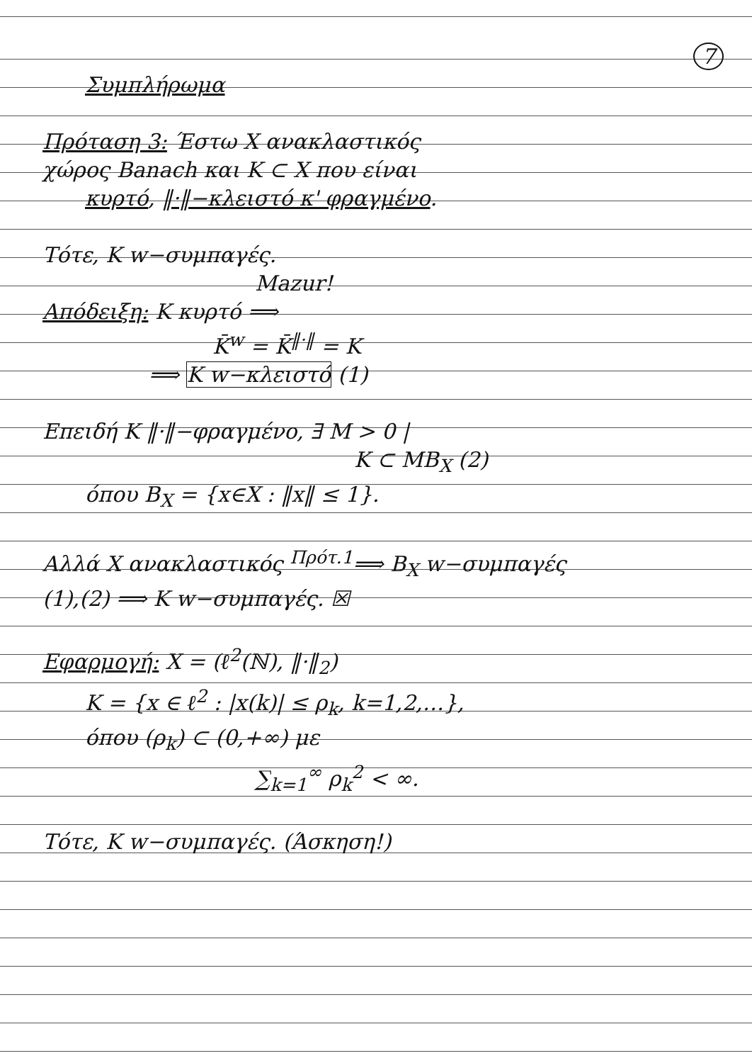7
Συμπλήρωμα
Πρόταση 3: Έστω X ανακλαστικός
χώρος Banach και K ⊂ X που είναι
κυρτό, ‖·‖−κλειστό κ' φραγμένο.
Τότε, K w−συμπαγές.
Mazur!
Απόδειξη: K κυρτό ⟹
K̄<sup>w</sup> = K̄<sup>‖·‖</sup> = K
⟹ K w−κλειστό (1)
Επειδή K ‖·‖−φραγμένο, ∃ M > 0 |
K ⊂ MB<sub>X</sub> (2)
όπου B<sub>X</sub> = {x∈X : ‖x‖ ≤ 1}.
Αλλά X ανακλαστικός <sup>Πρότ.1</sup>⟹ B<sub>X</sub> w−συμπαγές
(1),(2) ⟹ K w−συμπαγές. ☒
Εφαρμογή: X = (ℓ<sup>2</sup>(ℕ), ‖·‖<sub>2</sub>)
K = {x ∈ ℓ<sup>2</sup> : |x(k)| ≤ ρ<sub>k</sub>, k=1,2,…},
όπου (ρ<sub>k</sub>) ⊂ (0,+∞) με
∑<sub>k=1</sub><sup>∞</sup> ρ<sub>k</sub><sup>2</sup> < ∞.
Τότε, K w−συμπαγές. (Άσκηση!)